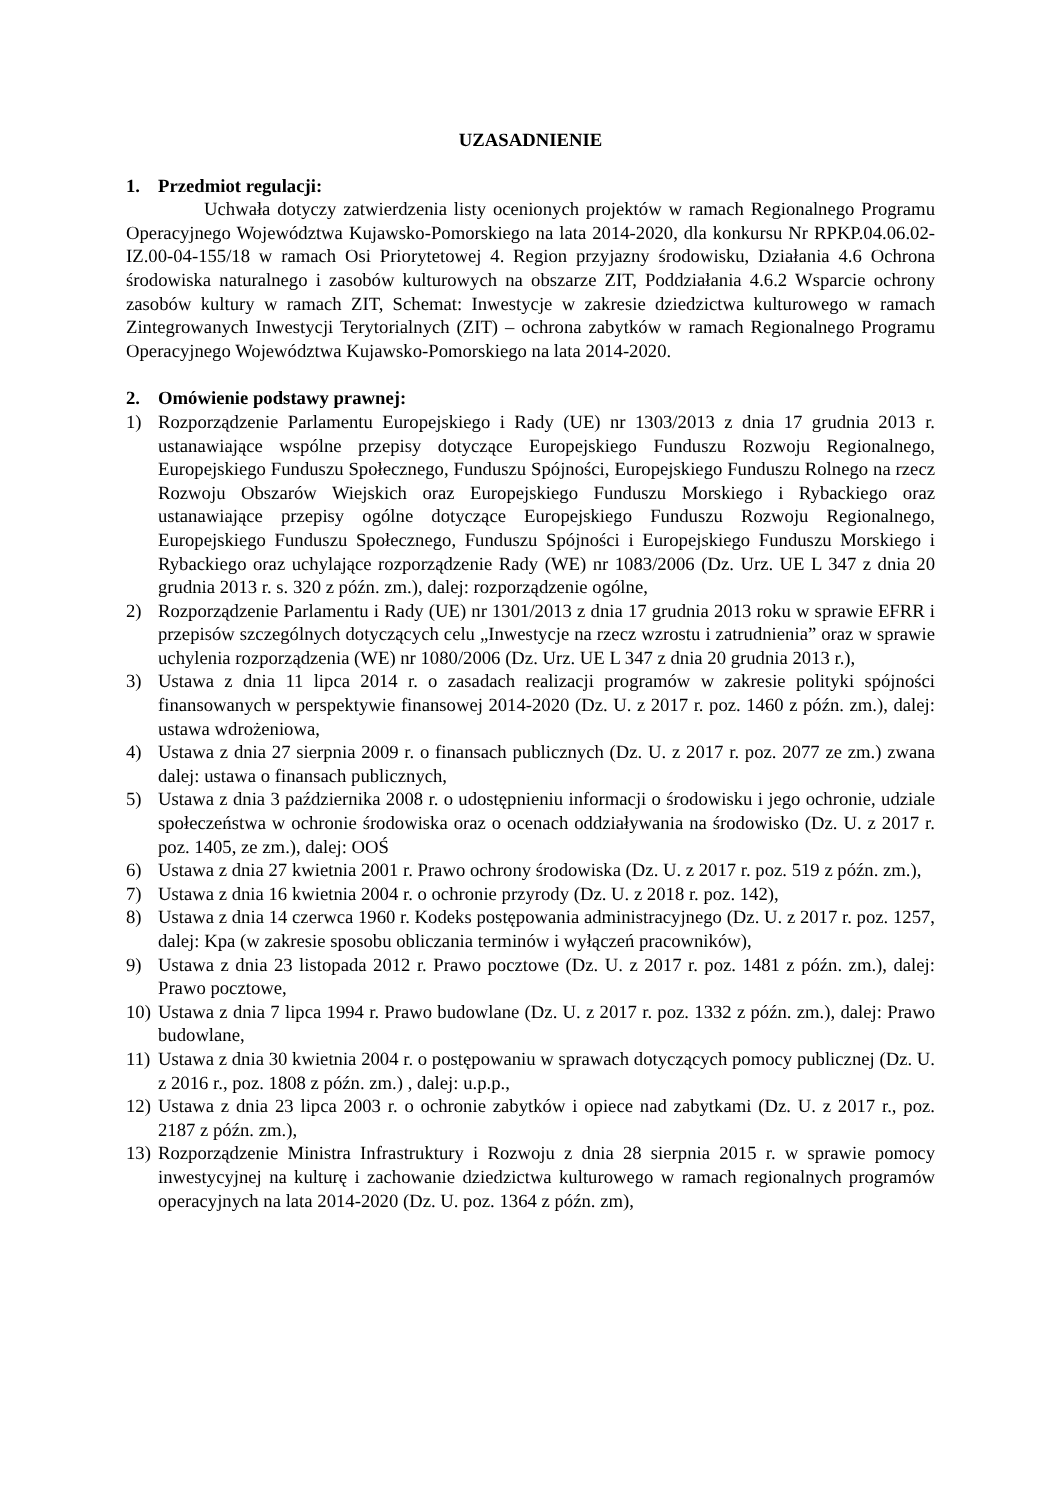UZASADNIENIE
1. Przedmiot regulacji:
Uchwała dotyczy zatwierdzenia listy ocenionych projektów w ramach Regionalnego Programu Operacyjnego Województwa Kujawsko-Pomorskiego na lata 2014-2020, dla konkursu Nr RPKP.04.06.02-IZ.00-04-155/18 w ramach Osi Priorytetowej 4. Region przyjazny środowisku, Działania 4.6 Ochrona środowiska naturalnego i zasobów kulturowych na obszarze ZIT, Poddziałania 4.6.2 Wsparcie ochrony zasobów kultury w ramach ZIT, Schemat: Inwestycje w zakresie dziedzictwa kulturowego w ramach Zintegrowanych Inwestycji Terytorialnych (ZIT) – ochrona zabytków w ramach Regionalnego Programu Operacyjnego Województwa Kujawsko-Pomorskiego na lata 2014-2020.
2. Omówienie podstawy prawnej:
1) Rozporządzenie Parlamentu Europejskiego i Rady (UE) nr 1303/2013 z dnia 17 grudnia 2013 r. ustanawiające wspólne przepisy dotyczące Europejskiego Funduszu Rozwoju Regionalnego, Europejskiego Funduszu Społecznego, Funduszu Spójności, Europejskiego Funduszu Rolnego na rzecz Rozwoju Obszarów Wiejskich oraz Europejskiego Funduszu Morskiego i Rybackiego oraz ustanawiające przepisy ogólne dotyczące Europejskiego Funduszu Rozwoju Regionalnego, Europejskiego Funduszu Społecznego, Funduszu Spójności i Europejskiego Funduszu Morskiego i Rybackiego oraz uchylające rozporządzenie Rady (WE) nr 1083/2006 (Dz. Urz. UE L 347 z dnia 20 grudnia 2013 r. s. 320 z późn. zm.), dalej: rozporządzenie ogólne,
2) Rozporządzenie Parlamentu i Rady (UE) nr 1301/2013 z dnia 17 grudnia 2013 roku w sprawie EFRR i przepisów szczególnych dotyczących celu „Inwestycje na rzecz wzrostu i zatrudnienia” oraz w sprawie uchylenia rozporządzenia (WE) nr 1080/2006 (Dz. Urz. UE L 347 z dnia 20 grudnia 2013 r.),
3) Ustawa z dnia 11 lipca 2014 r. o zasadach realizacji programów w zakresie polityki spójności finansowanych w perspektywie finansowej 2014-2020 (Dz. U. z 2017 r. poz. 1460 z późn. zm.), dalej: ustawa wdrożeniowa,
4) Ustawa z dnia 27 sierpnia 2009 r. o finansach publicznych (Dz. U. z 2017 r. poz. 2077 ze zm.) zwana dalej: ustawa o finansach publicznych,
5) Ustawa z dnia 3 października 2008 r. o udostępnieniu informacji o środowisku i jego ochronie, udziale społeczeństwa w ochronie środowiska oraz o ocenach oddziaływania na środowisko (Dz. U. z 2017 r. poz. 1405, ze zm.), dalej: OOŚ
6) Ustawa z dnia 27 kwietnia 2001 r. Prawo ochrony środowiska (Dz. U. z 2017 r. poz. 519 z późn. zm.),
7) Ustawa z dnia 16 kwietnia 2004 r. o ochronie przyrody (Dz. U. z 2018 r. poz. 142),
8) Ustawa z dnia 14 czerwca 1960 r. Kodeks postępowania administracyjnego (Dz. U. z 2017 r. poz. 1257, dalej: Kpa (w zakresie sposobu obliczania terminów i wyłączeń pracowników),
9) Ustawa z dnia 23 listopada 2012 r. Prawo pocztowe (Dz. U. z 2017 r. poz. 1481 z późn. zm.), dalej: Prawo pocztowe,
10) Ustawa z dnia 7 lipca 1994 r. Prawo budowlane (Dz. U. z 2017 r. poz. 1332 z późn. zm.), dalej: Prawo budowlane,
11) Ustawa z dnia 30 kwietnia 2004 r. o postępowaniu w sprawach dotyczących pomocy publicznej (Dz. U. z 2016 r., poz. 1808 z późn. zm.) , dalej: u.p.p.,
12) Ustawa z dnia 23 lipca 2003 r. o ochronie zabytków i opiece nad zabytkami (Dz. U. z 2017 r., poz. 2187 z późn. zm.),
13) Rozporządzenie Ministra Infrastruktury i Rozwoju z dnia 28 sierpnia 2015 r. w sprawie pomocy inwestycyjnej na kulturę i zachowanie dziedzictwa kulturowego w ramach regionalnych programów operacyjnych na lata 2014-2020 (Dz. U. poz. 1364 z późn. zm),